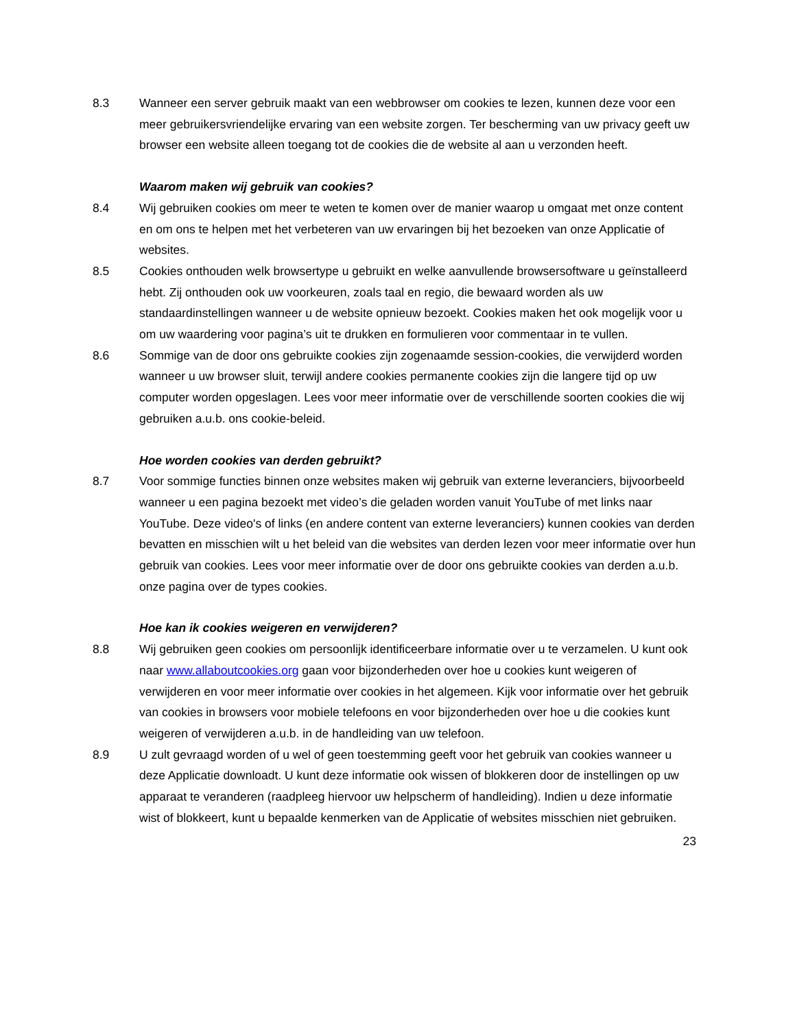8.3 Wanneer een server gebruik maakt van een webbrowser om cookies te lezen, kunnen deze voor een meer gebruikersvriendelijke ervaring van een website zorgen. Ter bescherming van uw privacy geeft uw browser een website alleen toegang tot de cookies die de website al aan u verzonden heeft.
Waarom maken wij gebruik van cookies?
8.4 Wij gebruiken cookies om meer te weten te komen over de manier waarop u omgaat met onze content en om ons te helpen met het verbeteren van uw ervaringen bij het bezoeken van onze Applicatie of websites.
8.5 Cookies onthouden welk browsertype u gebruikt en welke aanvullende browsersoftware u geïnstalleerd hebt. Zij onthouden ook uw voorkeuren, zoals taal en regio, die bewaard worden als uw standaardinstellingen wanneer u de website opnieuw bezoekt. Cookies maken het ook mogelijk voor u om uw waardering voor pagina’s uit te drukken en formulieren voor commentaar in te vullen.
8.6 Sommige van de door ons gebruikte cookies zijn zogenaamde session-cookies, die verwijderd worden wanneer u uw browser sluit, terwijl andere cookies permanente cookies zijn die langere tijd op uw computer worden opgeslagen. Lees voor meer informatie over de verschillende soorten cookies die wij gebruiken a.u.b. ons cookie-beleid.
Hoe worden cookies van derden gebruikt?
8.7 Voor sommige functies binnen onze websites maken wij gebruik van externe leveranciers, bijvoorbeeld wanneer u een pagina bezoekt met video’s die geladen worden vanuit YouTube of met links naar YouTube. Deze video's of links (en andere content van externe leveranciers) kunnen cookies van derden bevatten en misschien wilt u het beleid van die websites van derden lezen voor meer informatie over hun gebruik van cookies. Lees voor meer informatie over de door ons gebruikte cookies van derden a.u.b. onze pagina over de types cookies.
Hoe kan ik cookies weigeren en verwijderen?
8.8 Wij gebruiken geen cookies om persoonlijk identificeerbare informatie over u te verzamelen. U kunt ook naar www.allaboutcookies.org gaan voor bijzonderheden over hoe u cookies kunt weigeren of verwijderen en voor meer informatie over cookies in het algemeen. Kijk voor informatie over het gebruik van cookies in browsers voor mobiele telefoons en voor bijzonderheden over hoe u die cookies kunt weigeren of verwijderen a.u.b. in de handleiding van uw telefoon.
8.9 U zult gevraagd worden of u wel of geen toestemming geeft voor het gebruik van cookies wanneer u deze Applicatie downloadt. U kunt deze informatie ook wissen of blokkeren door de instellingen op uw apparaat te veranderen (raadpleeg hiervoor uw helpscherm of handleiding). Indien u deze informatie wist of blokkeert, kunt u bepaalde kenmerken van de Applicatie of websites misschien niet gebruiken.
23